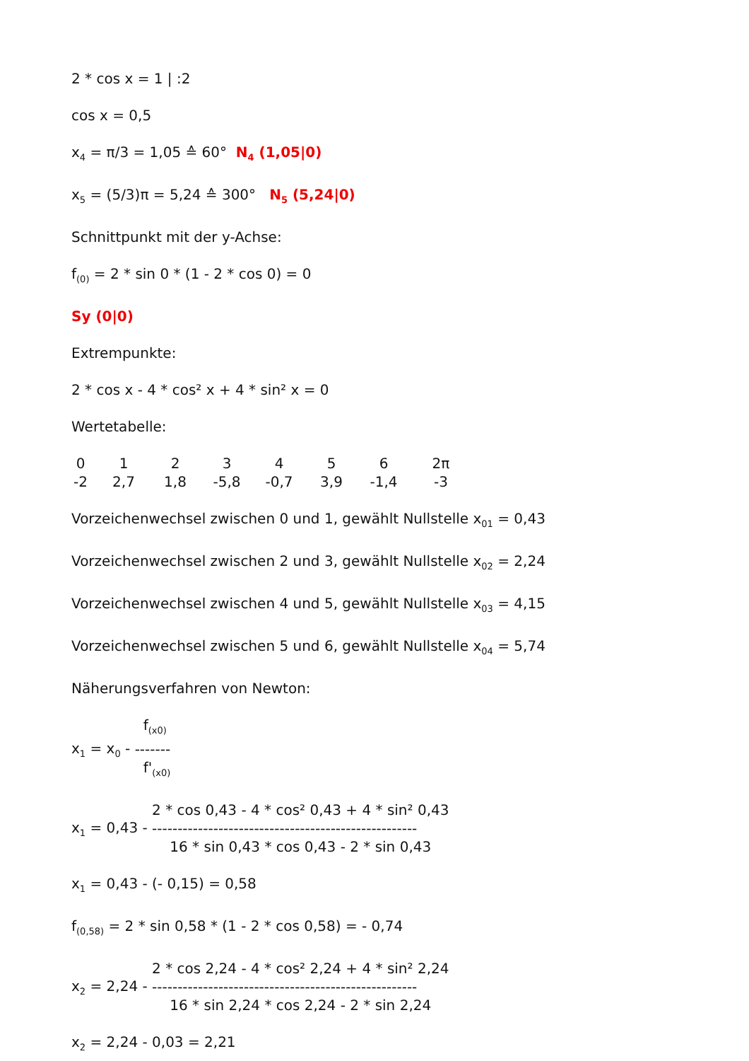2 * cos x = 1 | :2
cos x = 0,5
x<sub>4</sub> = π/3 = 1,05 ≙ 60° N<sub>4</sub> (1,05|0)
x<sub>5</sub> = (5/3)π = 5,24 ≙ 300° N<sub>5</sub> (5,24|0)
Schnittpunkt mit der y-Achse:
f<sub>(0)</sub> = 2 * sin 0 * (1 - 2 * cos 0) = 0
Sy (0|0)
Extrempunkte:
2 * cos x - 4 * cos² x + 4 * sin² x = 0
Wertetabelle:
| 0 | 1 | 2 | 3 | 4 | 5 | 6 | 2π |
| -2 | 2,7 | 1,8 | -5,8 | -0,7 | 3,9 | -1,4 | -3 |
Vorzeichenwechsel zwischen 0 und 1, gewählt Nullstelle x<sub>01</sub> = 0,43
Vorzeichenwechsel zwischen 2 und 3, gewählt Nullstelle x<sub>02</sub> = 2,24
Vorzeichenwechsel zwischen 4 und 5, gewählt Nullstelle x<sub>03</sub> = 4,15
Vorzeichenwechsel zwischen 5 und 6, gewählt Nullstelle x<sub>04</sub> = 5,74
Näherungsverfahren von Newton:
x<sub>1</sub> = x<sub>0</sub> -
f<sub>(x0)</sub>
-------
f'<sub>(x0)</sub>
x<sub>1</sub> = 0,43 -
2 * cos 0,43 - 4 * cos² 0,43 + 4 * sin² 0,43
----------------------------------------------------
16 * sin 0,43 * cos 0,43 - 2 * sin 0,43
x<sub>1</sub> = 0,43 - (- 0,15) = 0,58
f<sub>(0,58)</sub> = 2 * sin 0,58 * (1 - 2 * cos 0,58) = - 0,74
x<sub>2</sub> = 2,24 -
2 * cos 2,24 - 4 * cos² 2,24 + 4 * sin² 2,24
----------------------------------------------------
16 * sin 2,24 * cos 2,24 - 2 * sin 2,24
x<sub>2</sub> = 2,24 - 0,03 = 2,21